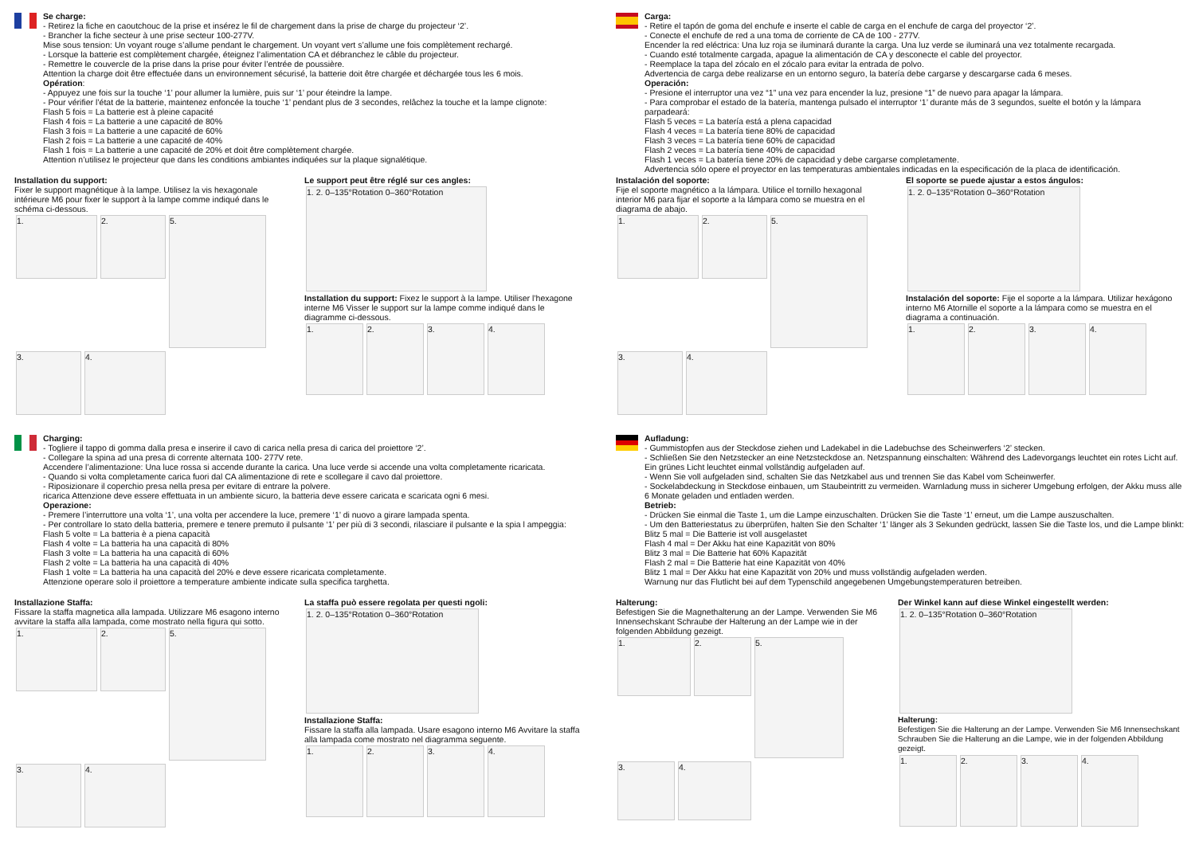Se charge:
- Retirez la fiche en caoutchouc de la prise et insérez le fil de chargement dans la prise de charge du projecteur ‘2’.
- Brancher la fiche secteur à une prise secteur 100-277V.
Mise sous tension: Un voyant rouge s’allume pendant le chargement. Un voyant vert s’allume une fois complètement rechargé.
- Lorsque la batterie est complètement chargée, éteignez l’alimentation CA et débranchez le câble du projecteur.
- Remettre le couvercle de la prise dans la prise pour éviter l’entrée de poussière.
Attention la charge doit être effectuée dans un environnement sécurisé, la batterie doit être chargée et déchargée tous les 6 mois.
Opération:
- Appuyez une fois sur la touche ‘1’ pour allumer la lumière, puis sur ‘1’ pour éteindre la lampe.
- Pour vérifier l’état de la batterie, maintenez enfoncée la touche ‘1’ pendant plus de 3 secondes, relâchez la touche et la lampe clignote:
Flash 5 fois = La batterie est à pleine capacité
Flash 4 fois = La batterie a une capacité de 80%
Flash 3 fois = La batterie a une capacité de 60%
Flash 2 fois = La batterie a une capacité de 40%
Flash 1 fois = La batterie a une capacité de 20% et doit être complètement chargée.
Attention n’utilisez le projecteur que dans les conditions ambiantes indiquées sur la plaque signalétique.
Installation du support:
Fixer le support magnétique à la lampe. Utilisez la vis hexagonale intérieure M6 pour fixer le support à la lampe comme indiqué dans le schéma ci-dessous.
1. 2. 5. 3. 4.
Le support peut être réglé sur ces angles:
1. 2. 0–135°Rotation 0–360°Rotation
Installation du support: Fixez le support à la lampe. Utiliser l’hexagone interne M6 Visser le support sur la lampe comme indiqué dans le diagramme ci-dessous.
1. 2. 3. 4.
Carga:
- Retire el tapón de goma del enchufe e inserte el cable de carga en el enchufe de carga del proyector ‘2’.
- Conecte el enchufe de red a una toma de corriente de CA de 100 - 277V.
Encender la red eléctrica: Una luz roja se iluminará durante la carga. Una luz verde se iluminará una vez totalmente recargada.
- Cuando esté totalmente cargada, apague la alimentación de CA y desconecte el cable del proyector.
- Reemplace la tapa del zócalo en el zócalo para evitar la entrada de polvo.
Advertencia de carga debe realizarse en un entorno seguro, la batería debe cargarse y descargarse cada 6 meses.
Operación:
- Presione el interruptor una vez “1” una vez para encender la luz, presione “1” de nuevo para apagar la lámpara.
- Para comprobar el estado de la batería, mantenga pulsado el interruptor ‘1’ durante más de 3 segundos, suelte el botón y la lámpara parpadeará:
Flash 5 veces = La batería está a plena capacidad
Flash 4 veces = La batería tiene 80% de capacidad
Flash 3 veces = La batería tiene 60% de capacidad
Flash 2 veces = La batería tiene 40% de capacidad
Flash 1 veces = La batería tiene 20% de capacidad y debe cargarse completamente.
Advertencia sólo opere el proyector en las temperaturas ambientales indicadas en la especificación de la placa de identificación.
Instalación del soporte:
Fije el soporte magnético a la lámpara. Utilice el tornillo hexagonal interior M6 para fijar el soporte a la lámpara como se muestra en el diagrama de abajo.
1. 2. 5. 3. 4.
El soporte se puede ajustar a estos ángulos:
1. 2. 0–135°Rotation 0–360°Rotation
Instalación del soporte: Fije el soporte a la lámpara. Utilizar hexágono interno M6 Atornille el soporte a la lámpara como se muestra en el diagrama a continuación.
1. 2. 3. 4.
Charging:
- Togliere il tappo di gomma dalla presa e inserire il cavo di carica nella presa di carica del proiettore ‘2’.
- Collegare la spina ad una presa di corrente alternata 100- 277V rete.
Accendere l’alimentazione: Una luce rossa si accende durante la carica. Una luce verde si accende una volta completamente ricaricata.
- Quando si volta completamente carica fuori dal CA alimentazione di rete e scollegare il cavo dal proiettore.
- Riposizionare il coperchio presa nella presa per evitare di entrare la polvere.
ricarica Attenzione deve essere effettuata in un ambiente sicuro, la batteria deve essere caricata e scaricata ogni 6 mesi.
Operazione:
- Premere l’interruttore una volta ‘1’, una volta per accendere la luce, premere ‘1’ di nuovo a girare lampada spenta.
- Per controllare lo stato della batteria, premere e tenere premuto il pulsante ‘1’ per più di 3 secondi, rilasciare il pulsante e la spia l ampeggia:
Flash 5 volte = La batteria è a piena capacità
Flash 4 volte = La batteria ha una capacità di 80%
Flash 3 volte = La batteria ha una capacità di 60%
Flash 2 volte = La batteria ha una capacità di 40%
Flash 1 volte = La batteria ha una capacità del 20% e deve essere ricaricata completamente.
Attenzione operare solo il proiettore a temperature ambiente indicate sulla specifica targhetta.
Installazione Staffa:
Fissare la staffa magnetica alla lampada. Utilizzare M6 esagono interno avvitare la staffa alla lampada, come mostrato nella figura qui sotto.
1. 2. 5. 3. 4.
La staffa può essere regolata per questi ngoli:
1. 2. 0–135°Rotation 0–360°Rotation
Installazione Staffa:
Fissare la staffa alla lampada. Usare esagono interno M6 Avvitare la staffa alla lampada come mostrato nel diagramma seguente.
1. 2. 3. 4.
Aufladung:
- Gummistopfen aus der Steckdose ziehen und Ladekabel in die Ladebuchse des Scheinwerfers ‘2’ stecken.
- Schließen Sie den Netzstecker an eine Netzsteckdose an. Netzspannung einschalten: Während des Ladevorgangs leuchtet ein rotes Licht auf. Ein grünes Licht leuchtet einmal vollständig aufgeladen auf.
- Wenn Sie voll aufgeladen sind, schalten Sie das Netzkabel aus und trennen Sie das Kabel vom Scheinwerfer.
- Sockelabdeckung in Steckdose einbauen, um Staubeintritt zu vermeiden. Warnladung muss in sicherer Umgebung erfolgen, der Akku muss alle 6 Monate geladen und entladen werden.
Betrieb:
- Drücken Sie einmal die Taste 1, um die Lampe einzuschalten. Drücken Sie die Taste ‘1’ erneut, um die Lampe auszuschalten.
- Um den Batteriestatus zu überprüfen, halten Sie den Schalter ‘1’ länger als 3 Sekunden gedrückt, lassen Sie die Taste los, und die Lampe blinkt:
Blitz 5 mal = Die Batterie ist voll ausgelastet
Flash 4 mal = Der Akku hat eine Kapazität von 80%
Blitz 3 mal = Die Batterie hat 60% Kapazität
Flash 2 mal = Die Batterie hat eine Kapazität von 40%
Blitz 1 mal = Der Akku hat eine Kapazität von 20% und muss vollständig aufgeladen werden.
Warnung nur das Flutlicht bei auf dem Typenschild angegebenen Umgebungstemperaturen betreiben.
Halterung:
Befestigen Sie die Magnethalterung an der Lampe. Verwenden Sie M6 Innensechskant Schraube der Halterung an der Lampe wie in der folgenden Abbildung gezeigt.
1. 2. 5. 3. 4.
Der Winkel kann auf diese Winkel eingestellt werden:
1. 2. 0–135°Rotation 0–360°Rotation
Halterung:
Befestigen Sie die Halterung an der Lampe. Verwenden Sie M6 Innensechskant Schrauben Sie die Halterung an die Lampe, wie in der folgenden Abbildung gezeigt.
1. 2. 3. 4.